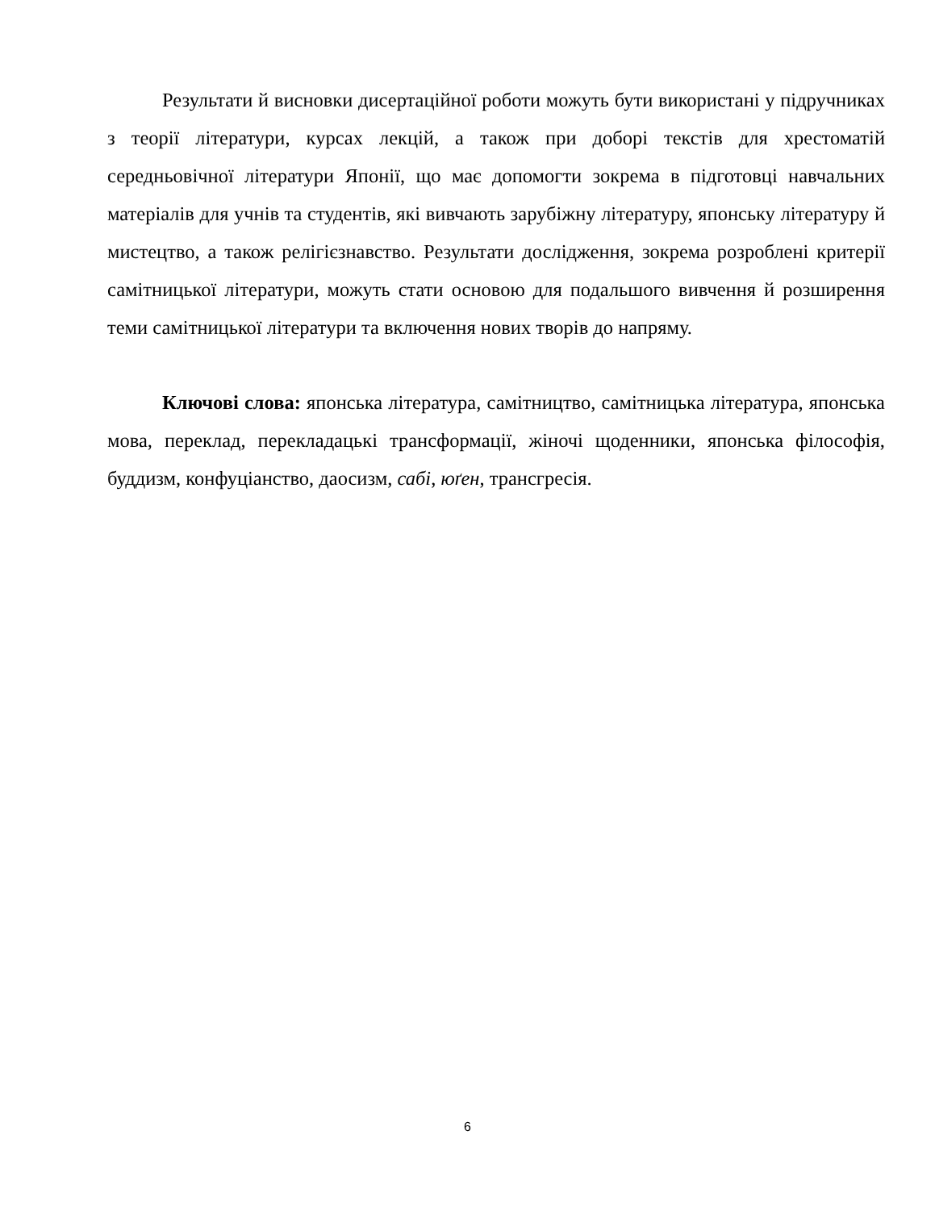Результати й висновки дисертаційної роботи можуть бути використані у підручниках з теорії літератури, курсах лекцій, а також при доборі текстів для хрестоматій середньовічної літератури Японії, що має допомогти зокрема в підготовці навчальних матеріалів для учнів та студентів, які вивчають зарубіжну літературу, японську літературу й мистецтво, а також релігієзнавство. Результати дослідження, зокрема розроблені критерії самітницької літератури, можуть стати основою для подальшого вивчення й розширення теми самітницької літератури та включення нових творів до напряму.
Ключові слова: японська література, самітництво, самітницька література, японська мова, переклад, перекладацькі трансформації, жіночі щоденники, японська філософія, буддизм, конфуціанство, даосизм, сабі, юґен, трансгресія.
6